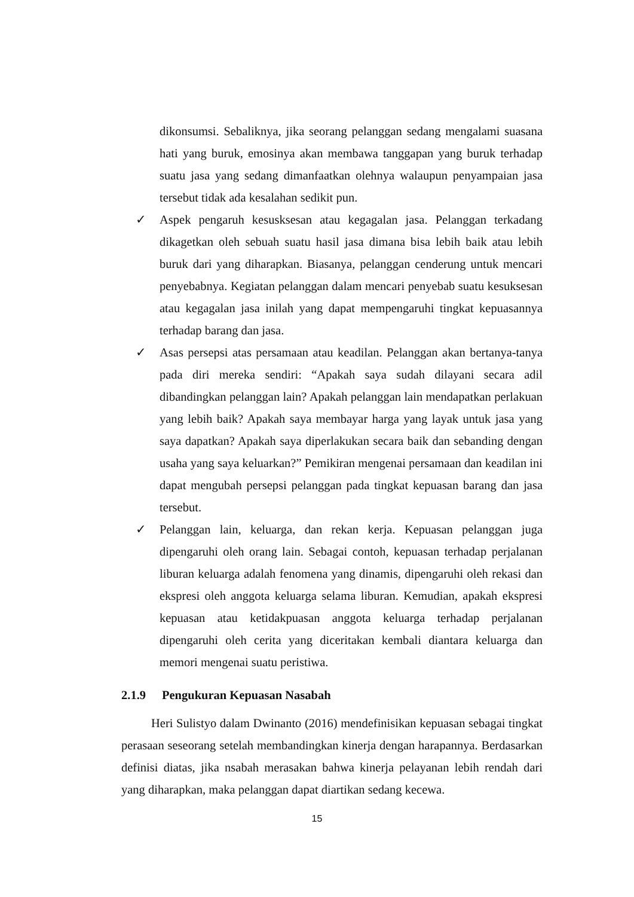dikonsumsi. Sebaliknya, jika seorang pelanggan sedang mengalami suasana hati yang buruk, emosinya akan membawa tanggapan yang buruk terhadap suatu jasa yang sedang dimanfaatkan olehnya walaupun penyampaian jasa tersebut tidak ada kesalahan sedikit pun.
✓ Aspek pengaruh kesusksesan atau kegagalan jasa. Pelanggan terkadang dikagetkan oleh sebuah suatu hasil jasa dimana bisa lebih baik atau lebih buruk dari yang diharapkan. Biasanya, pelanggan cenderung untuk mencari penyebabnya. Kegiatan pelanggan dalam mencari penyebab suatu kesuksesan atau kegagalan jasa inilah yang dapat mempengaruhi tingkat kepuasannya terhadap barang dan jasa.
✓ Asas persepsi atas persamaan atau keadilan. Pelanggan akan bertanya-tanya pada diri mereka sendiri: “Apakah saya sudah dilayani secara adil dibandingkan pelanggan lain? Apakah pelanggan lain mendapatkan perlakuan yang lebih baik? Apakah saya membayar harga yang layak untuk jasa yang saya dapatkan? Apakah saya diperlakukan secara baik dan sebanding dengan usaha yang saya keluarkan?” Pemikiran mengenai persamaan dan keadilan ini dapat mengubah persepsi pelanggan pada tingkat kepuasan barang dan jasa tersebut.
✓ Pelanggan lain, keluarga, dan rekan kerja. Kepuasan pelanggan juga dipengaruhi oleh orang lain. Sebagai contoh, kepuasan terhadap perjalanan liburan keluarga adalah fenomena yang dinamis, dipengaruhi oleh rekasi dan ekspresi oleh anggota keluarga selama liburan. Kemudian, apakah ekspresi kepuasan atau ketidakpuasan anggota keluarga terhadap perjalanan dipengaruhi oleh cerita yang diceritakan kembali diantara keluarga dan memori mengenai suatu peristiwa.
2.1.9 Pengukuran Kepuasan Nasabah
Heri Sulistyo dalam Dwinanto (2016) mendefinisikan kepuasan sebagai tingkat perasaan seseorang setelah membandingkan kinerja dengan harapannya. Berdasarkan definisi diatas, jika nsabah merasakan bahwa kinerja pelayanan lebih rendah dari yang diharapkan, maka pelanggan dapat diartikan sedang kecewa.
15